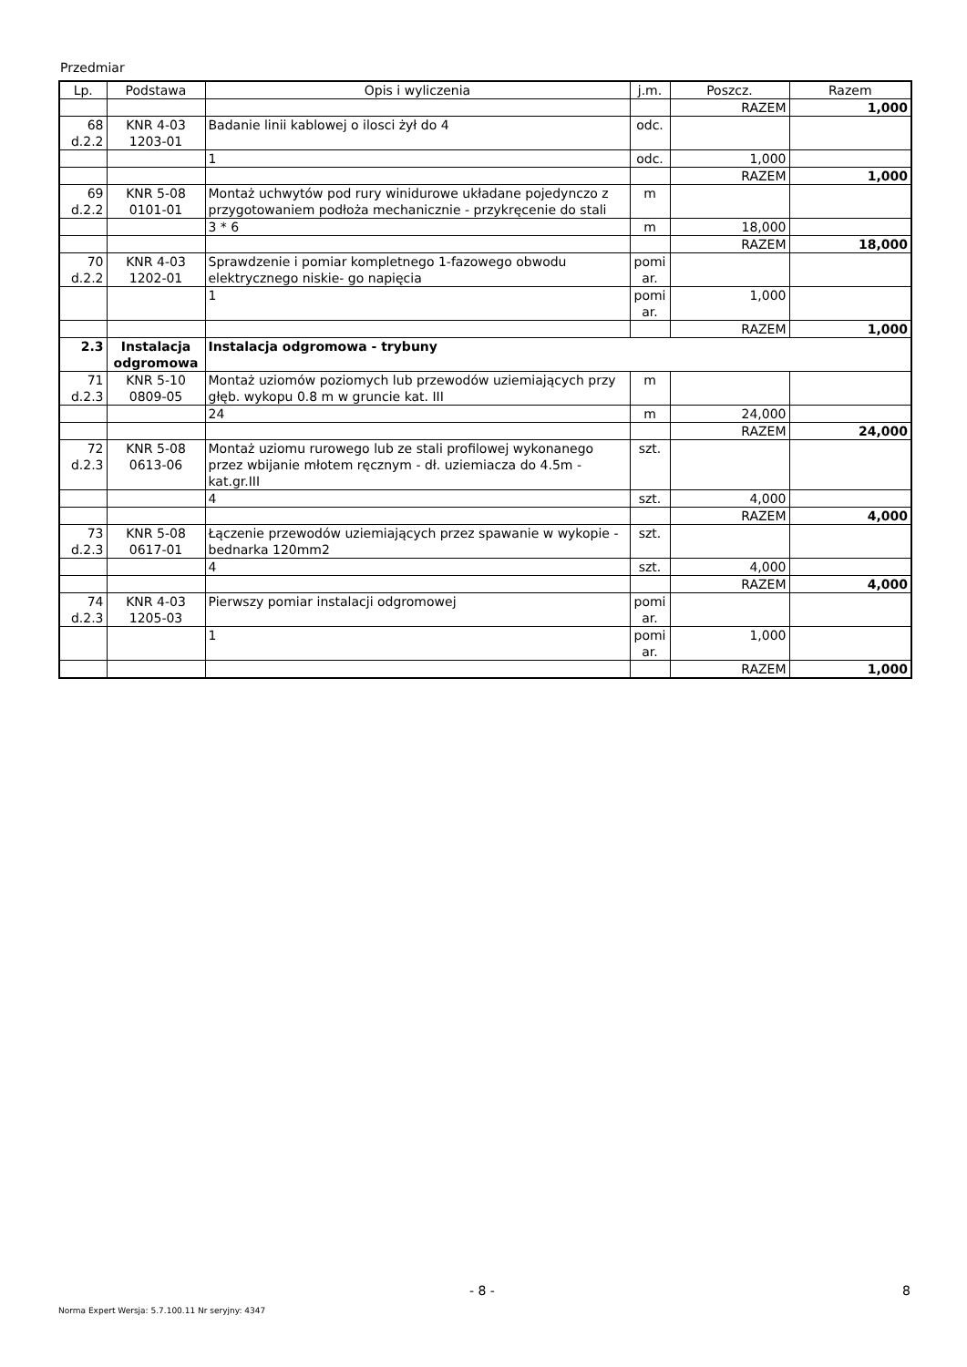Przedmiar
| Lp. | Podstawa | Opis i wyliczenia | j.m. | Poszcz. | Razem |
| --- | --- | --- | --- | --- | --- |
| | | | | RAZEM | 1,000 |
| 68 d.2.2 | KNR 4-03 1203-01 | Badanie linii kablowej o ilosci żył do 4 | odc. | | |
| | | 1 | odc. | 1,000 | |
| | | | | RAZEM | 1,000 |
| 69 d.2.2 | KNR 5-08 0101-01 | Montaż uchwytów pod rury winidurowe układane pojedynczo z przygotowaniem podłoża mechanicznie - przykręcenie do stali | m | | |
| | | 3 * 6 | m | 18,000 | |
| | | | | RAZEM | 18,000 |
| 70 d.2.2 | KNR 4-03 1202-01 | Sprawdzenie i pomiar kompletnego 1-fazowego obwodu elektrycznego niskie- go napięcia | pomi ar. | | |
| | | 1 | pomi ar. | 1,000 | |
| | | | | RAZEM | 1,000 |
| 2.3 | Instalacja odgromowa | Instalacja odgromowa - trybuny | | | |
| 71 d.2.3 | KNR 5-10 0809-05 | Montaż uziomów poziomych lub przewodów uziemiających przy głęb. wykopu 0.8 m w gruncie kat. III | m | | |
| | | 24 | m | 24,000 | |
| | | | | RAZEM | 24,000 |
| 72 d.2.3 | KNR 5-08 0613-06 | Montaż uziomu rurowego lub ze stali profilowej wykonanego przez wbijanie młotem ręcznym - dł. uziemiacza do 4.5m - kat.gr.III | szt. | | |
| | | 4 | szt. | 4,000 | |
| | | | | RAZEM | 4,000 |
| 73 d.2.3 | KNR 5-08 0617-01 | Łączenie przewodów uziemiających przez spawanie w wykopie - bednarka 120mm2 | szt. | | |
| | | 4 | szt. | 4,000 | |
| | | | | RAZEM | 4,000 |
| 74 d.2.3 | KNR 4-03 1205-03 | Pierwszy pomiar instalacji odgromowej | pomi ar. | | |
| | | 1 | pomi ar. | 1,000 | |
| | | | | RAZEM | 1,000 |
- 8 - 8
Norma Expert Wersja: 5.7.100.11 Nr seryjny: 4347